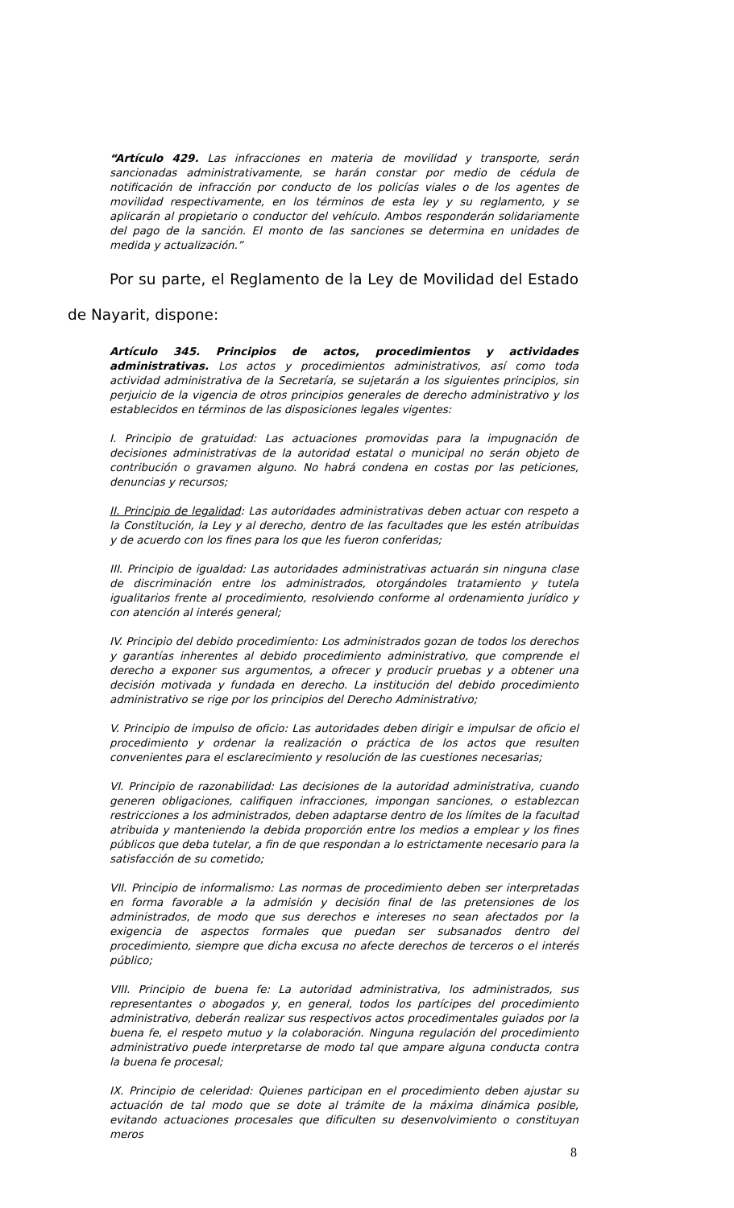“Artículo 429. Las infracciones en materia de movilidad y transporte, serán sancionadas administrativamente, se harán constar por medio de cédula de notificación de infracción por conducto de los policías viales o de los agentes de movilidad respectivamente, en los términos de esta ley y su reglamento, y se aplicarán al propietario o conductor del vehículo. Ambos responderán solidariamente del pago de la sanción. El monto de las sanciones se determina en unidades de medida y actualización.”
Por su parte, el Reglamento de la Ley de Movilidad del Estado de Nayarit, dispone:
Artículo 345. Principios de actos, procedimientos y actividades administrativas. Los actos y procedimientos administrativos, así como toda actividad administrativa de la Secretaría, se sujetarán a los siguientes principios, sin perjuicio de la vigencia de otros principios generales de derecho administrativo y los establecidos en términos de las disposiciones legales vigentes:
I. Principio de gratuidad: Las actuaciones promovidas para la impugnación de decisiones administrativas de la autoridad estatal o municipal no serán objeto de contribución o gravamen alguno. No habrá condena en costas por las peticiones, denuncias y recursos;
II. Principio de legalidad: Las autoridades administrativas deben actuar con respeto a la Constitución, la Ley y al derecho, dentro de las facultades que les estén atribuidas y de acuerdo con los fines para los que les fueron conferidas;
III. Principio de igualdad: Las autoridades administrativas actuarán sin ninguna clase de discriminación entre los administrados, otorgándoles tratamiento y tutela igualitarios frente al procedimiento, resolviendo conforme al ordenamiento jurídico y con atención al interés general;
IV. Principio del debido procedimiento: Los administrados gozan de todos los derechos y garantías inherentes al debido procedimiento administrativo, que comprende el derecho a exponer sus argumentos, a ofrecer y producir pruebas y a obtener una decisión motivada y fundada en derecho. La institución del debido procedimiento administrativo se rige por los principios del Derecho Administrativo;
V. Principio de impulso de oficio: Las autoridades deben dirigir e impulsar de oficio el procedimiento y ordenar la realización o práctica de los actos que resulten convenientes para el esclarecimiento y resolución de las cuestiones necesarias;
VI. Principio de razonabilidad: Las decisiones de la autoridad administrativa, cuando generen obligaciones, califiquen infracciones, impongan sanciones, o establezcan restricciones a los administrados, deben adaptarse dentro de los límites de la facultad atribuida y manteniendo la debida proporción entre los medios a emplear y los fines públicos que deba tutelar, a fin de que respondan a lo estrictamente necesario para la satisfacción de su cometido;
VII. Principio de informalismo: Las normas de procedimiento deben ser interpretadas en forma favorable a la admisión y decisión final de las pretensiones de los administrados, de modo que sus derechos e intereses no sean afectados por la exigencia de aspectos formales que puedan ser subsanados dentro del procedimiento, siempre que dicha excusa no afecte derechos de terceros o el interés público;
VIII. Principio de buena fe: La autoridad administrativa, los administrados, sus representantes o abogados y, en general, todos los partícipes del procedimiento administrativo, deberán realizar sus respectivos actos procedimentales guiados por la buena fe, el respeto mutuo y la colaboración. Ninguna regulación del procedimiento administrativo puede interpretarse de modo tal que ampare alguna conducta contra la buena fe procesal;
IX. Principio de celeridad: Quienes participan en el procedimiento deben ajustar su actuación de tal modo que se dote al trámite de la máxima dinámica posible, evitando actuaciones procesales que dificulten su desenvolvimiento o constituyan meros
8